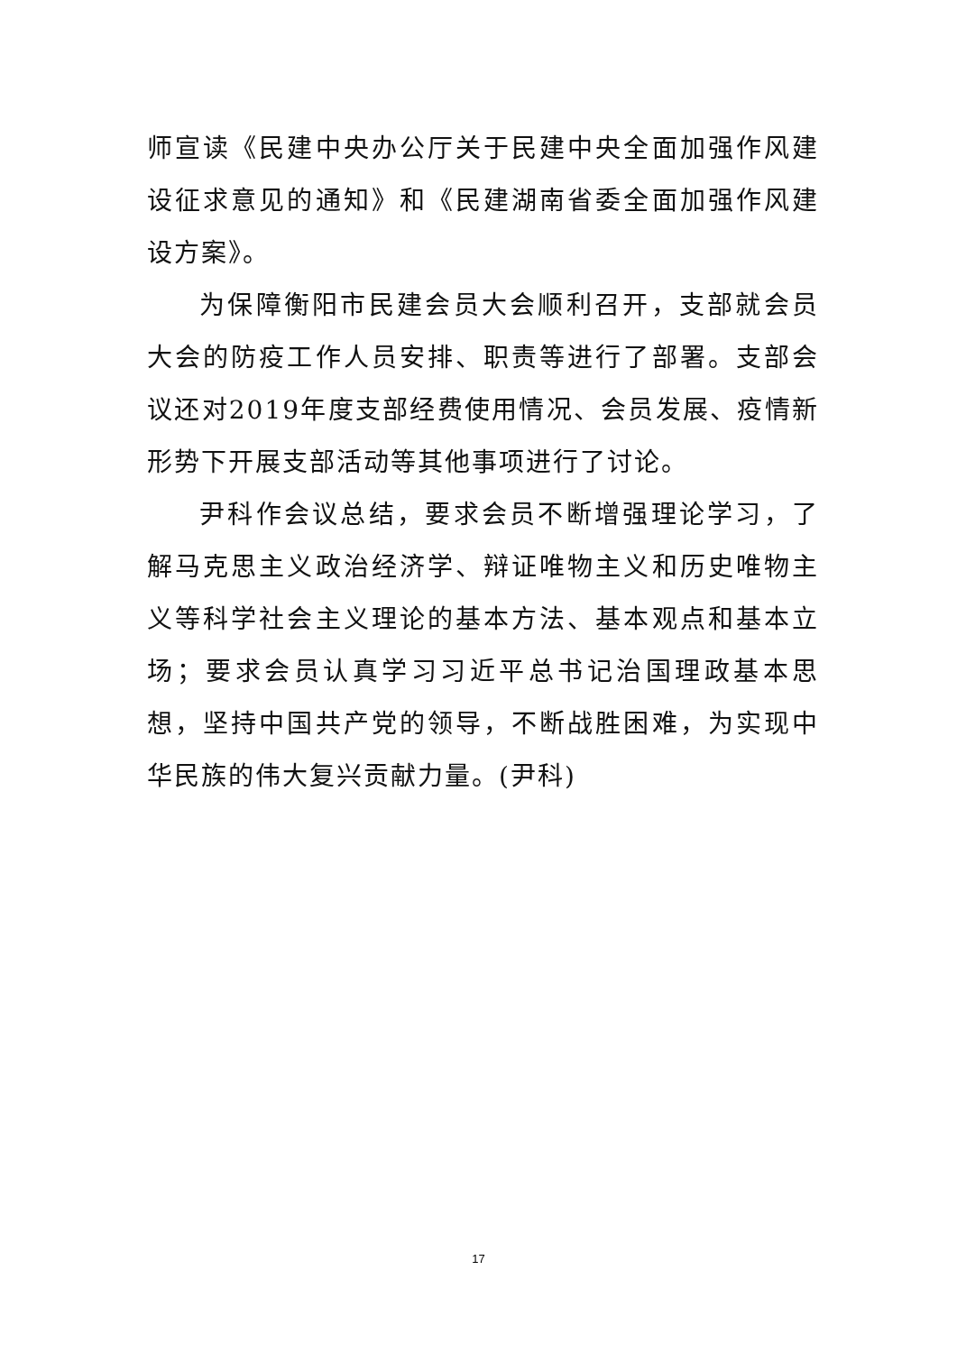师宣读《民建中央办公厅关于民建中央全面加强作风建设征求意见的通知》和《民建湖南省委全面加强作风建设方案》。
为保障衡阳市民建会员大会顺利召开，支部就会员大会的防疫工作人员安排、职责等进行了部署。支部会议还对2019年度支部经费使用情况、会员发展、疫情新形势下开展支部活动等其他事项进行了讨论。
尹科作会议总结，要求会员不断增强理论学习，了解马克思主义政治经济学、辩证唯物主义和历史唯物主义等科学社会主义理论的基本方法、基本观点和基本立场；要求会员认真学习习近平总书记治国理政基本思想，坚持中国共产党的领导，不断战胜困难，为实现中华民族的伟大复兴贡献力量。(尹科)
17